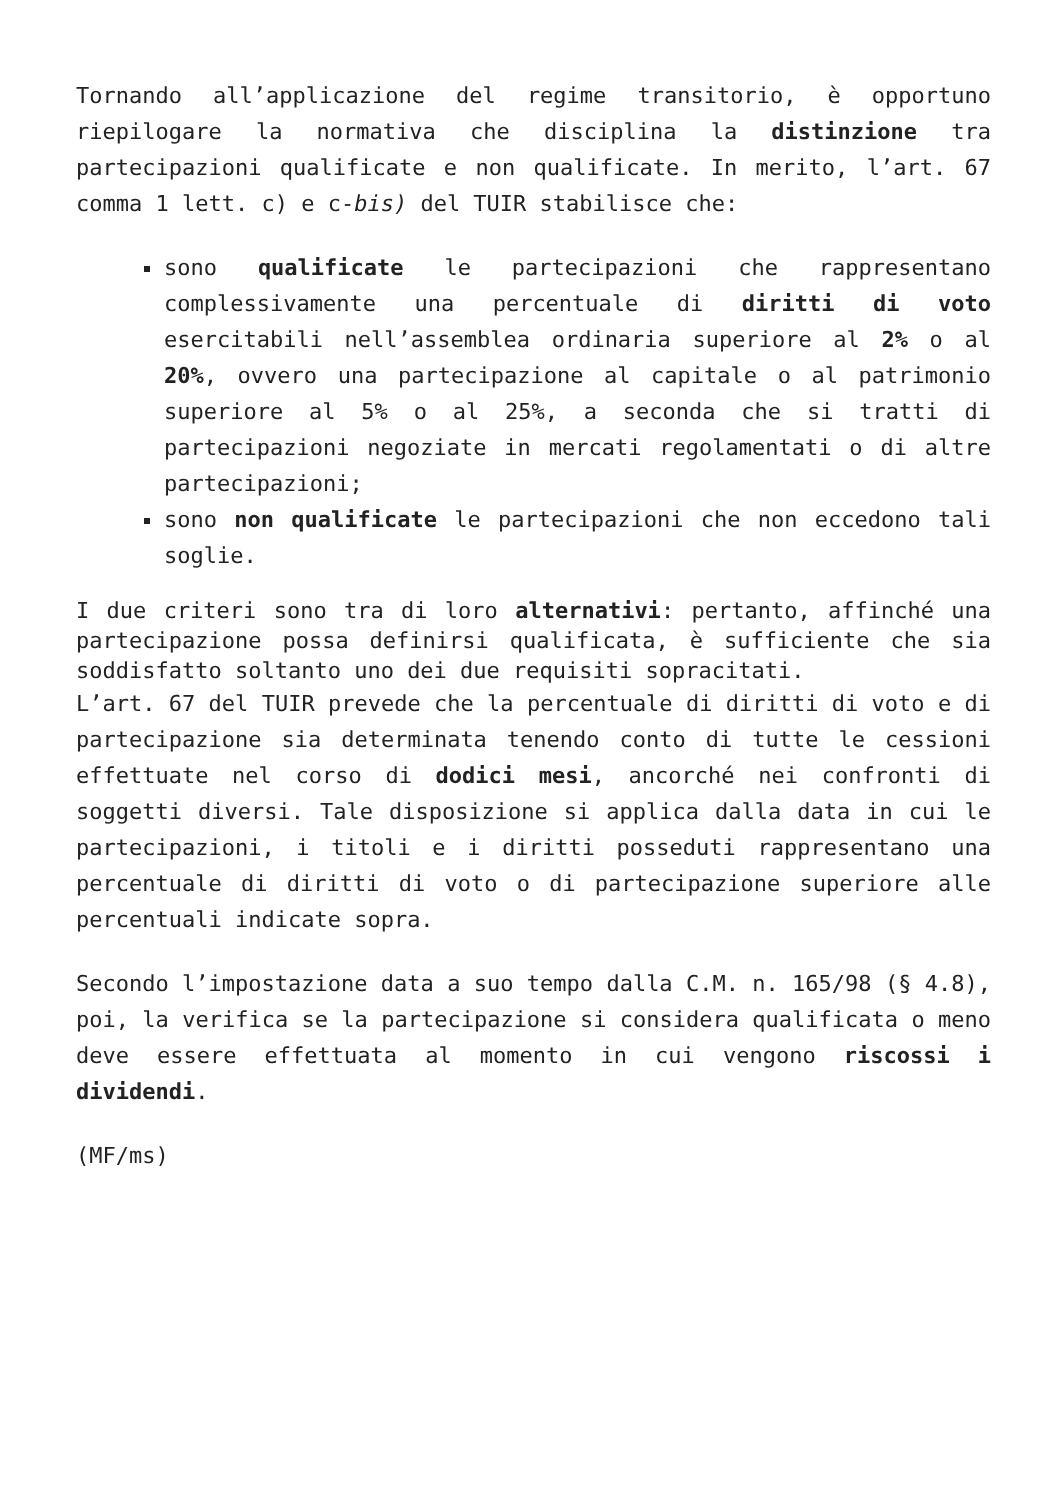Tornando all’applicazione del regime transitorio, è opportuno riepilogare la normativa che disciplina la distinzione tra partecipazioni qualificate e non qualificate. In merito, l’art. 67 comma 1 lett. c) e c-bis) del TUIR stabilisce che:
sono qualificate le partecipazioni che rappresentano complessivamente una percentuale di diritti di voto esercitabili nell’assemblea ordinaria superiore al 2% o al 20%, ovvero una partecipazione al capitale o al patrimonio superiore al 5% o al 25%, a seconda che si tratti di partecipazioni negoziate in mercati regolamentati o di altre partecipazioni;
sono non qualificate le partecipazioni che non eccedono tali soglie.
I due criteri sono tra di loro alternativi: pertanto, affinché una partecipazione possa definirsi qualificata, è sufficiente che sia soddisfatto soltanto uno dei due requisiti sopracitati.
L’art. 67 del TUIR prevede che la percentuale di diritti di voto e di partecipazione sia determinata tenendo conto di tutte le cessioni effettuate nel corso di dodici mesi, ancorché nei confronti di soggetti diversi. Tale disposizione si applica dalla data in cui le partecipazioni, i titoli e i diritti posseduti rappresentano una percentuale di diritti di voto o di partecipazione superiore alle percentuali indicate sopra.
Secondo l’impostazione data a suo tempo dalla C.M. n. 165/98 (§ 4.8), poi, la verifica se la partecipazione si considera qualificata o meno deve essere effettuata al momento in cui vengono riscossi i dividendi.
(MF/ms)